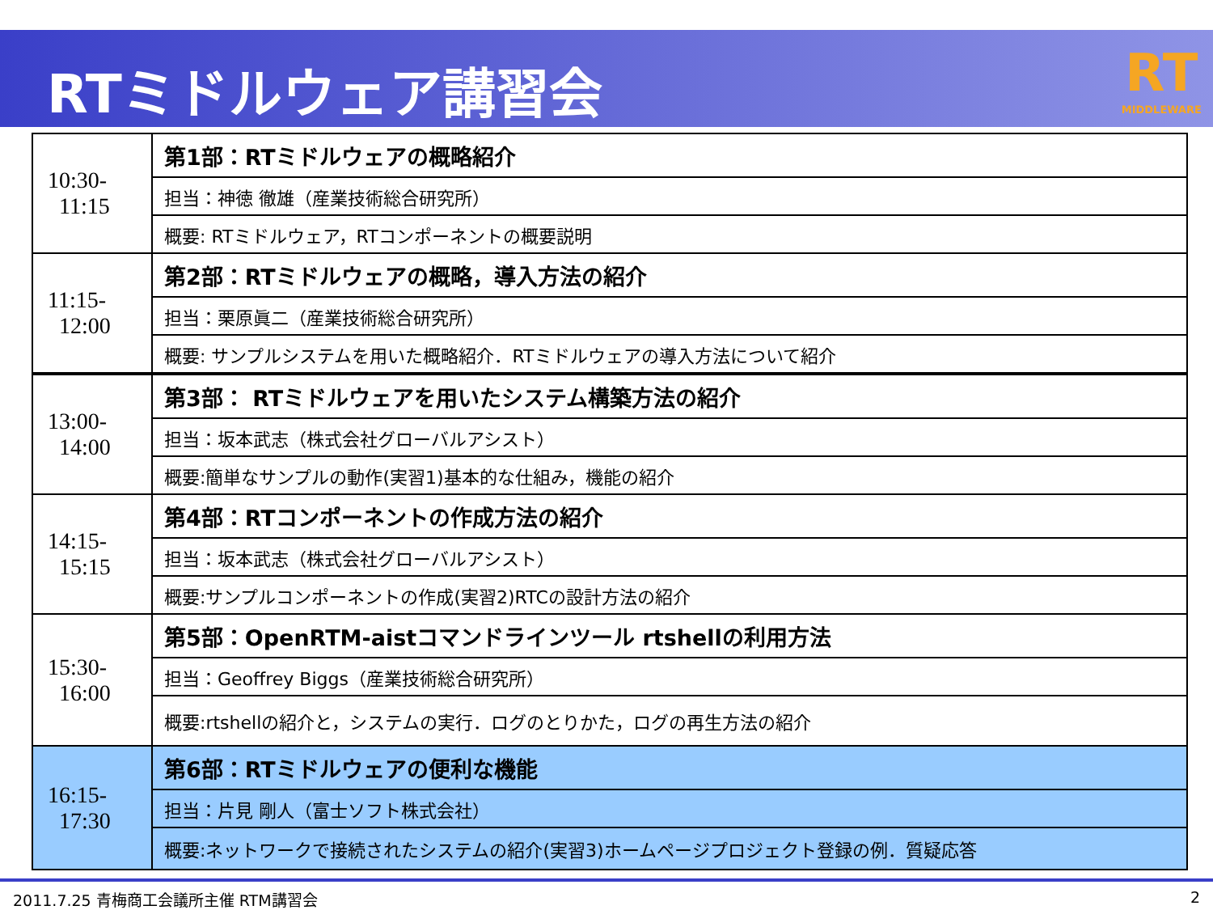RTミドルウェア講習会 RT
MIDDLEWARE
| 10:30- 11:15 | 第1部：RTミドルウェアの概略紹介 |
| | 担当：神徳 徹雄（産業技術総合研究所） |
| | 概要: RTミドルウェア，RTコンポーネントの概要説明 |
| 11:15- 12:00 | 第2部：RTミドルウェアの概略，導入方法の紹介 |
| | 担当：栗原眞二（産業技術総合研究所） |
| | 概要: サンプルシステムを用いた概略紹介．RTミドルウェアの導入方法について紹介 |
| 13:00- 14:00 | 第3部： RTミドルウェアを用いたシステム構築方法の紹介 |
| | 担当：坂本武志（株式会社グローバルアシスト） |
| | 概要:簡単なサンプルの動作(実習1)基本的な仕組み，機能の紹介 |
| 14:15- 15:15 | 第4部：RTコンポーネントの作成方法の紹介 |
| | 担当：坂本武志（株式会社グローバルアシスト） |
| | 概要:サンプルコンポーネントの作成(実習2)RTCの設計方法の紹介 |
| 15:30- 16:00 | 第5部：OpenRTM-aistコマンドラインツール rtshellの利用方法 |
| | 担当：Geoffrey Biggs（産業技術総合研究所） |
| | 概要:rtshellの紹介と，システムの実行．ログのとりかた，ログの再生方法の紹介 |
| 16:15- 17:30 | 第6部：RTミドルウェアの便利な機能 |
| | 担当：片見 剛人（富士ソフト株式会社） |
| | 概要:ネットワークで接続されたシステムの紹介(実習3)ホームページプロジェクト登録の例．質疑応答 |
2011.7.25 青梅商工会議所主催 RTM講習会 2